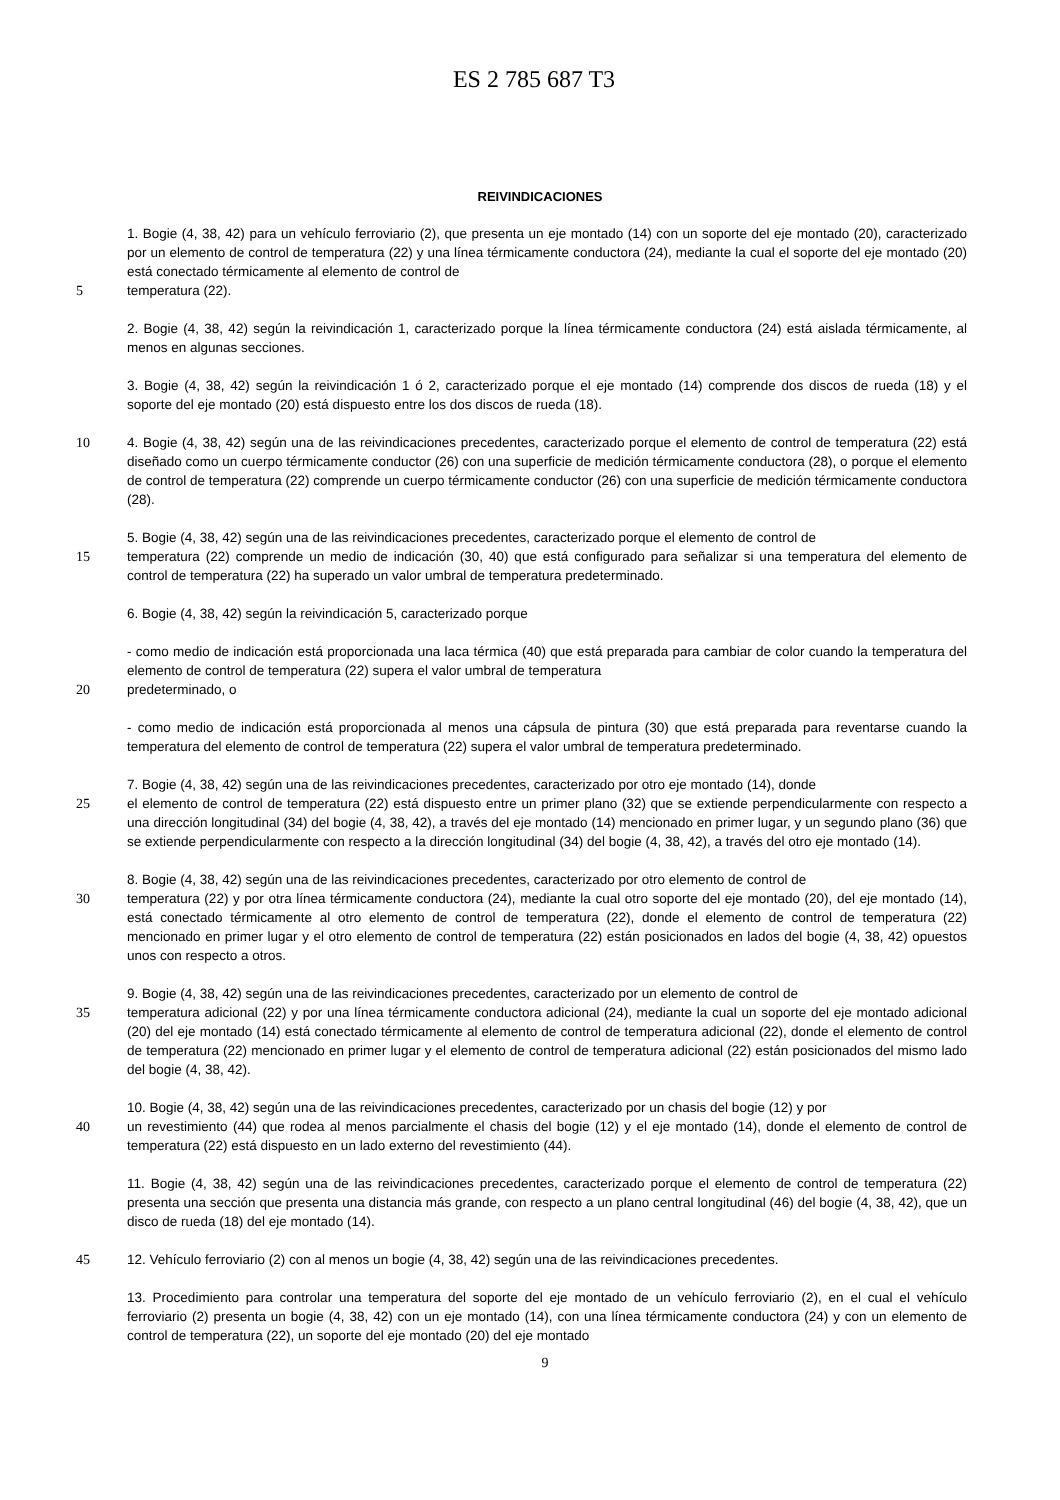ES 2 785 687 T3
REIVINDICACIONES
1. Bogie (4, 38, 42) para un vehículo ferroviario (2), que presenta un eje montado (14) con un soporte del eje montado (20), caracterizado por un elemento de control de temperatura (22) y una línea térmicamente conductora (24), mediante la cual el soporte del eje montado (20) está conectado térmicamente al elemento de control de
5 temperatura (22).
2. Bogie (4, 38, 42) según la reivindicación 1, caracterizado porque la línea térmicamente conductora (24) está aislada térmicamente, al menos en algunas secciones.
3. Bogie (4, 38, 42) según la reivindicación 1 ó 2, caracterizado porque el eje montado (14) comprende dos discos de rueda (18) y el soporte del eje montado (20) está dispuesto entre los dos discos de rueda (18).
10 4. Bogie (4, 38, 42) según una de las reivindicaciones precedentes, caracterizado porque el elemento de control de temperatura (22) está diseñado como un cuerpo térmicamente conductor (26) con una superficie de medición térmicamente conductora (28), o porque el elemento de control de temperatura (22) comprende un cuerpo térmicamente conductor (26) con una superficie de medición térmicamente conductora (28).
5. Bogie (4, 38, 42) según una de las reivindicaciones precedentes, caracterizado porque el elemento de control de
15 temperatura (22) comprende un medio de indicación (30, 40) que está configurado para señalizar si una temperatura del elemento de control de temperatura (22) ha superado un valor umbral de temperatura predeterminado.
6. Bogie (4, 38, 42) según la reivindicación 5, caracterizado porque
- como medio de indicación está proporcionada una laca térmica (40) que está preparada para cambiar de color cuando la temperatura del elemento de control de temperatura (22) supera el valor umbral de temperatura
20 predeterminado, o
- como medio de indicación está proporcionada al menos una cápsula de pintura (30) que está preparada para reventarse cuando la temperatura del elemento de control de temperatura (22) supera el valor umbral de temperatura predeterminado.
7. Bogie (4, 38, 42) según una de las reivindicaciones precedentes, caracterizado por otro eje montado (14), donde
25 el elemento de control de temperatura (22) está dispuesto entre un primer plano (32) que se extiende perpendicularmente con respecto a una dirección longitudinal (34) del bogie (4, 38, 42), a través del eje montado (14) mencionado en primer lugar, y un segundo plano (36) que se extiende perpendicularmente con respecto a la dirección longitudinal (34) del bogie (4, 38, 42), a través del otro eje montado (14).
8. Bogie (4, 38, 42) según una de las reivindicaciones precedentes, caracterizado por otro elemento de control de
30 temperatura (22) y por otra línea térmicamente conductora (24), mediante la cual otro soporte del eje montado (20), del eje montado (14), está conectado térmicamente al otro elemento de control de temperatura (22), donde el elemento de control de temperatura (22) mencionado en primer lugar y el otro elemento de control de temperatura (22) están posicionados en lados del bogie (4, 38, 42) opuestos unos con respecto a otros.
9. Bogie (4, 38, 42) según una de las reivindicaciones precedentes, caracterizado por un elemento de control de
35 temperatura adicional (22) y por una línea térmicamente conductora adicional (24), mediante la cual un soporte del eje montado adicional (20) del eje montado (14) está conectado térmicamente al elemento de control de temperatura adicional (22), donde el elemento de control de temperatura (22) mencionado en primer lugar y el elemento de control de temperatura adicional (22) están posicionados del mismo lado del bogie (4, 38, 42).
10. Bogie (4, 38, 42) según una de las reivindicaciones precedentes, caracterizado por un chasis del bogie (12) y por
40 un revestimiento (44) que rodea al menos parcialmente el chasis del bogie (12) y el eje montado (14), donde el elemento de control de temperatura (22) está dispuesto en un lado externo del revestimiento (44).
11. Bogie (4, 38, 42) según una de las reivindicaciones precedentes, caracterizado porque el elemento de control de temperatura (22) presenta una sección que presenta una distancia más grande, con respecto a un plano central longitudinal (46) del bogie (4, 38, 42), que un disco de rueda (18) del eje montado (14).
45 12. Vehículo ferroviario (2) con al menos un bogie (4, 38, 42) según una de las reivindicaciones precedentes.
13. Procedimiento para controlar una temperatura del soporte del eje montado de un vehículo ferroviario (2), en el cual el vehículo ferroviario (2) presenta un bogie (4, 38, 42) con un eje montado (14), con una línea térmicamente conductora (24) y con un elemento de control de temperatura (22), un soporte del eje montado (20) del eje montado
9